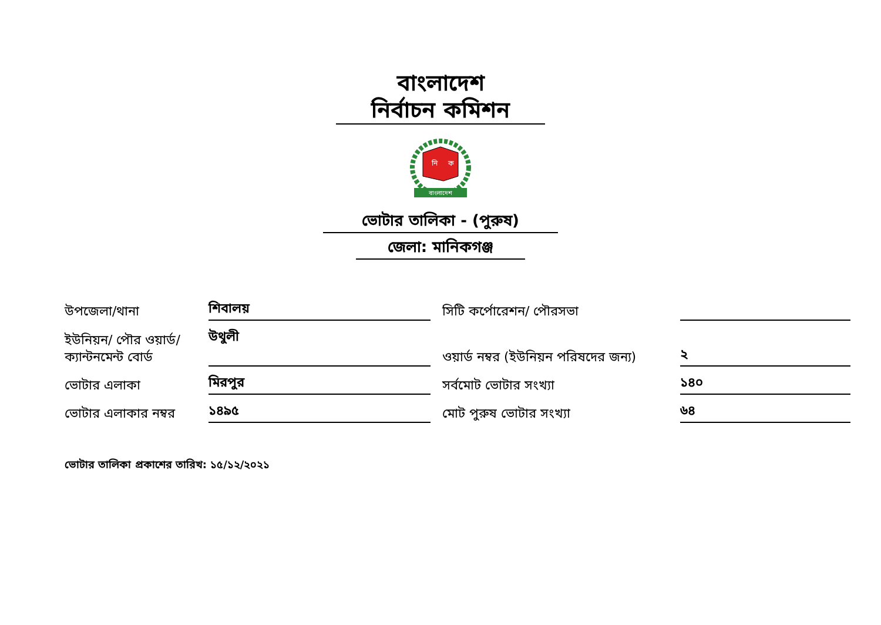বাংলাদেশ
নির্বাচন কমিশন
বাংলাদেশ
নি
ক
ভোটার তালিকা - (পুরুষ)
জেলা: মানিকগঞ্জ
উপজেলা/থানা
শিবালয়
সিটি কর্পোরেশন/ পৌরসভা
ইউনিয়ন/ পৌর ওয়ার্ড/ ক্যান্টনমেন্ট বোর্ড
উথুলী
ওয়ার্ড নম্বর (ইউনিয়ন পরিষদের জন্য)
২
ভোটার এলাকা
মিরপুর
সর্বমোট ভোটার সংখ্যা
১৪০
ভোটার এলাকার নম্বর
১৪৯৫
মোট পুরুষ ভোটার সংখ্যা
৬৪
ভোটার তালিকা প্রকাশের তারিখ: ১৫/১২/২০২১